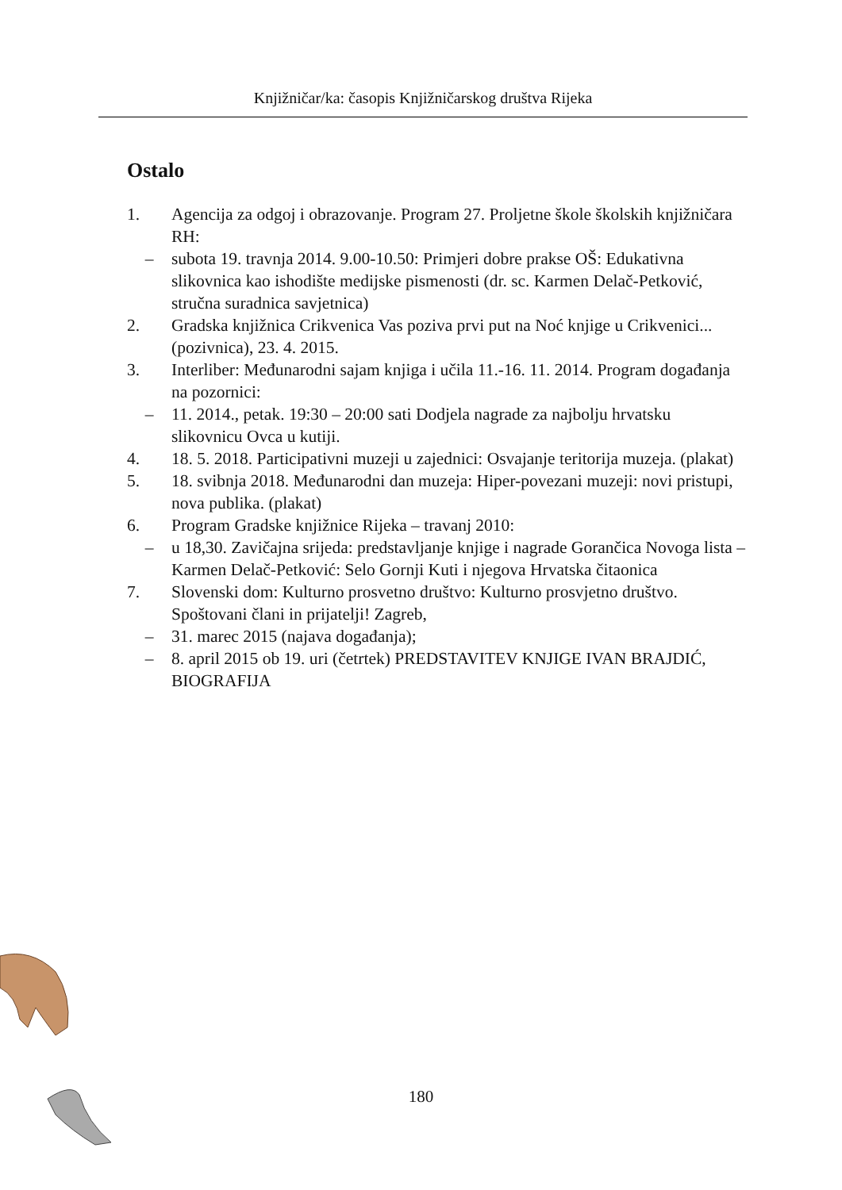Knjižničar/ka: časopis Knjižničarskog društva Rijeka
Ostalo
1. Agencija za odgoj i obrazovanje. Program 27. Proljetne škole školskih knjižničara RH:
– subota 19. travnja 2014. 9.00-10.50: Primjeri dobre prakse OŠ: Edukativna slikovnica kao ishodište medijske pismenosti (dr. sc. Karmen Delač-Petković, stručna suradnica savjetnica)
2. Gradska knjižnica Crikvenica Vas poziva prvi put na Noć knjige u Crikvenici... (pozivnica), 23. 4. 2015.
3. Interliber: Međunarodni sajam knjiga i učila 11.-16. 11. 2014. Program događanja na pozornici:
– 11. 2014., petak. 19:30 – 20:00 sati Dodjela nagrade za najbolju hrvatsku slikovnicu Ovca u kutiji.
4. 18. 5. 2018. Participativni muzeji u zajednici: Osvajanje teritorija muzeja. (plakat)
5. 18. svibnja 2018. Međunarodni dan muzeja: Hiper-povezani muzeji: novi pristupi, nova publika. (plakat)
6. Program Gradske knjižnice Rijeka – travanj 2010:
– u 18,30. Zavičajna srijeda: predstavljanje knjige i nagrade Gorančica Novoga lista – Karmen Delač-Petković: Selo Gornji Kuti i njegova Hrvatska čitaonica
7. Slovenski dom: Kulturno prosvetno društvo: Kulturno prosvjetno društvo. Spoštovani člani in prijatelji! Zagreb,
– 31. marec 2015 (najava događanja);
– 8. april 2015 ob 19. uri (četrtek) PREDSTAVITEV KNJIGE IVAN BRAJDIĆ, BIOGRAFIJA
180